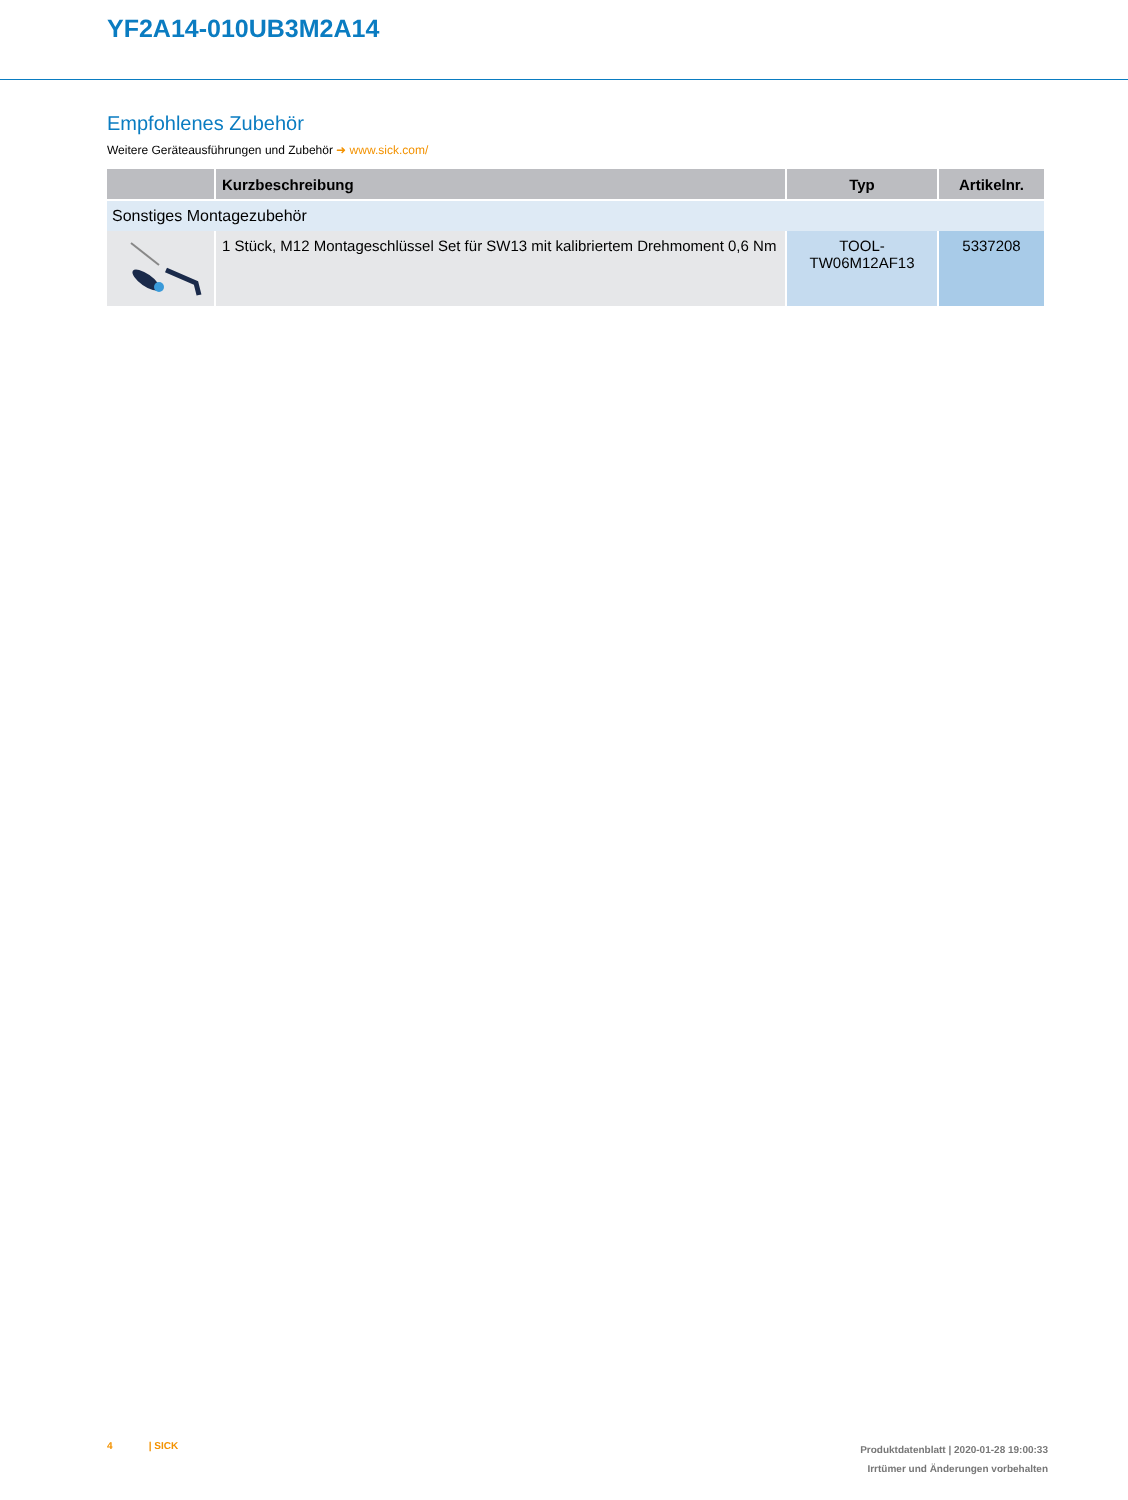YF2A14-010UB3M2A14
Empfohlenes Zubehör
Weitere Geräteausführungen und Zubehör ➜ www.sick.com/
| | Kurzbeschreibung | Typ | Artikelnr. |
| --- | --- | --- | --- |
| Sonstiges Montagezubehör | | | |
| | 1 Stück, M12 Montageschlüssel Set für SW13 mit kalibriertem Drehmoment 0,6 Nm | TOOL-TW06M12AF13 | 5337208 |
4 | SICK
Produktdatenblatt | 2020-01-28 19:00:33
Irrtümer und Änderungen vorbehalten